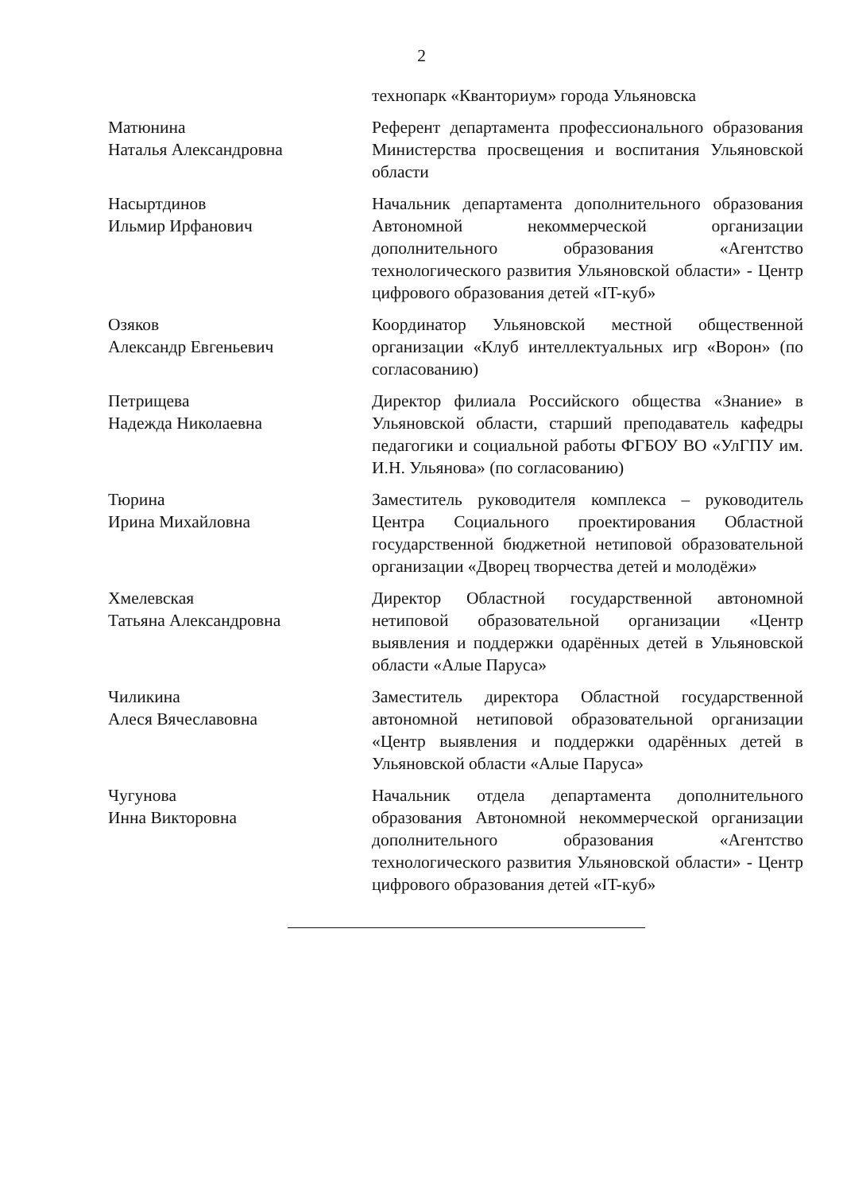2
технопарк «Кванториум» города Ульяновска
Матюнина
Наталья Александровна
Референт департамента профессионального образования Министерства просвещения и воспитания Ульяновской области
Насыртдинов
Ильмир Ирфанович
Начальник департамента дополнительного образования Автономной некоммерческой организации дополнительного образования «Агентство технологического развития Ульяновской области» - Центр цифрового образования детей «IT-куб»
Озяков
Александр Евгеньевич
Координатор Ульяновской местной общественной организации «Клуб интеллектуальных игр «Ворон» (по согласованию)
Петрищева
Надежда Николаевна
Директор филиала Российского общества «Знание» в Ульяновской области, старший преподаватель кафедры педагогики и социальной работы ФГБОУ ВО «УлГПУ им. И.Н. Ульянова» (по согласованию)
Тюрина
Ирина Михайловна
Заместитель руководителя комплекса – руководитель Центра Социального проектирования Областной государственной бюджетной нетиповой образовательной организации «Дворец творчества детей и молодёжи»
Хмелевская
Татьяна Александровна
Директор Областной государственной автономной нетиповой образовательной организации «Центр выявления и поддержки одарённых детей в Ульяновской области «Алые Паруса»
Чиликина
Алеся Вячеславовна
Заместитель директора Областной государственной автономной нетиповой образовательной организации «Центр выявления и поддержки одарённых детей в Ульяновской области «Алые Паруса»
Чугунова
Инна Викторовна
Начальник отдела департамента дополнительного образования Автономной некоммерческой организации дополнительного образования «Агентство технологического развития Ульяновской области» - Центр цифрового образования детей «IT-куб»